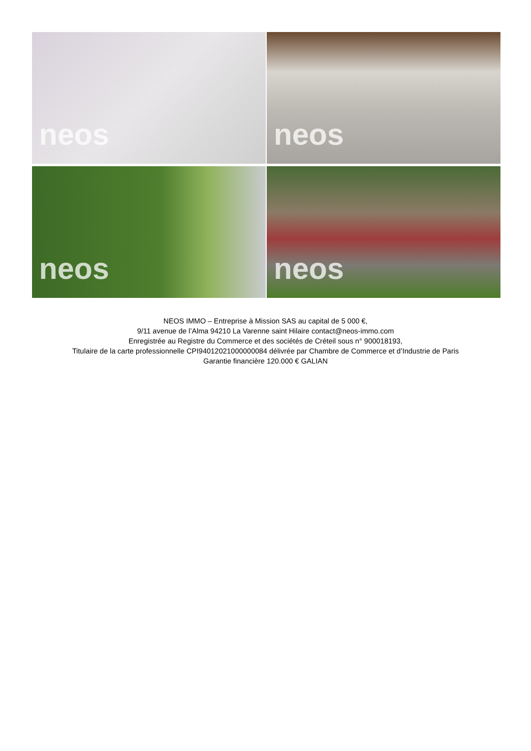neos
neos
neos
neos
NEOS IMMO – Entreprise à Mission SAS au capital de 5 000 €,
9/11 avenue de l’Alma 94210 La Varenne saint Hilaire contact@neos-immo.com
Enregistrée au Registre du Commerce et des sociétés de Créteil sous n° 900018193,
Titulaire de la carte professionnelle CPI94012021000000084 délivrée par Chambre de Commerce et d’Industrie de Paris
Garantie financière 120.000 € GALIAN